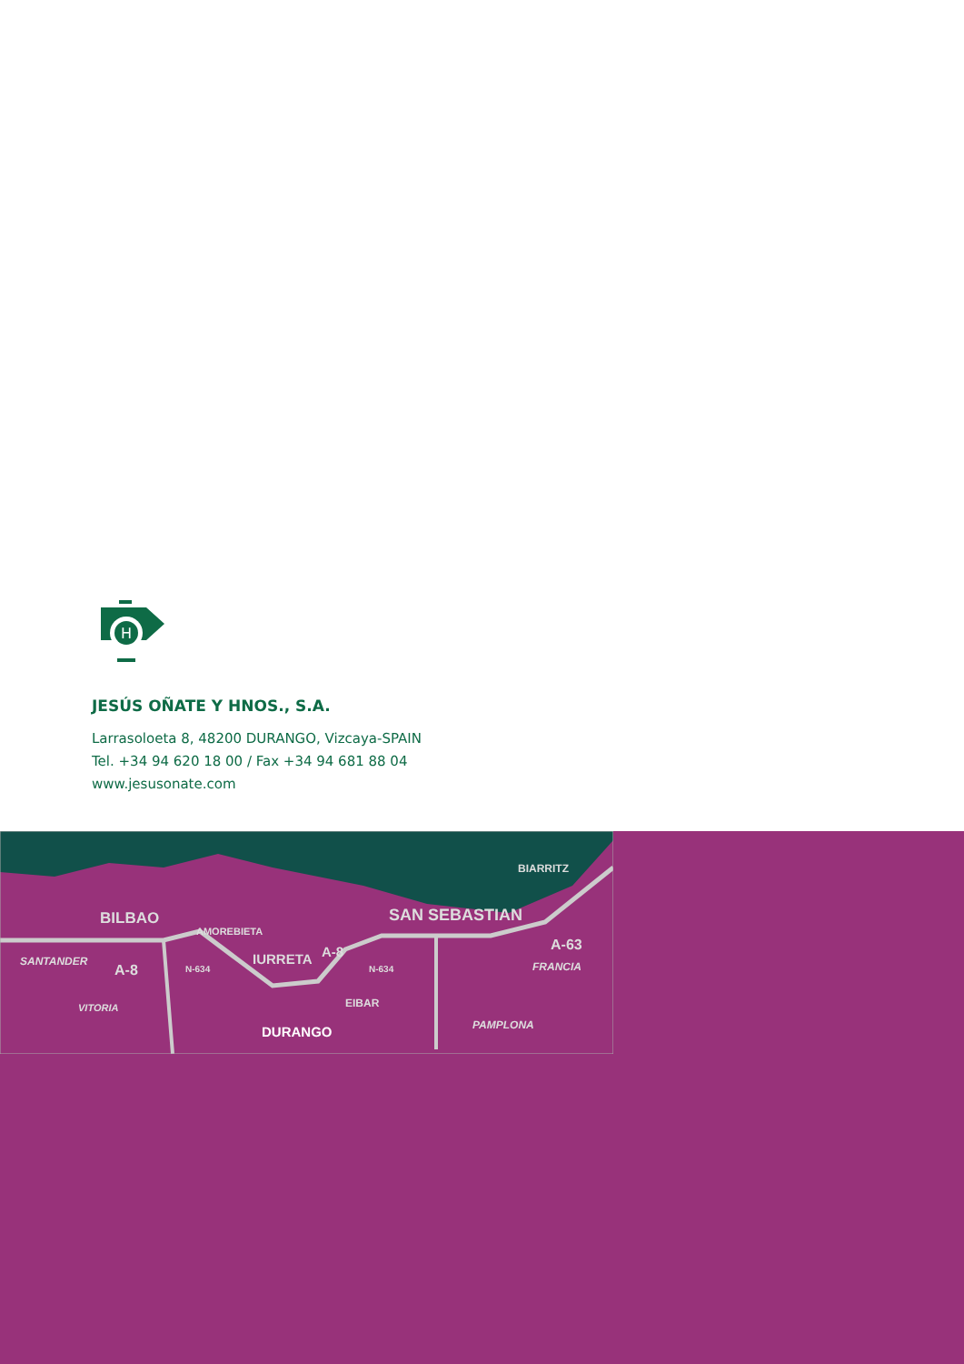H
JESÚS OÑATE Y HNOS., S.A.
Larrasoloeta 8, 48200 DURANGO, Vizcaya-SPAIN
Tel. +34 94 620 18 00 / Fax +34 94 681 88 04
www.jesusonate.com
BIARRITZ
BILBAO
AMOREBIETA
SAN SEBASTIAN
SANTANDER
A-8 N-634
IURRETA A-8
N-634
A-63
FRANCIA
VITORIA EIBAR
PAMPLONA DURANGO